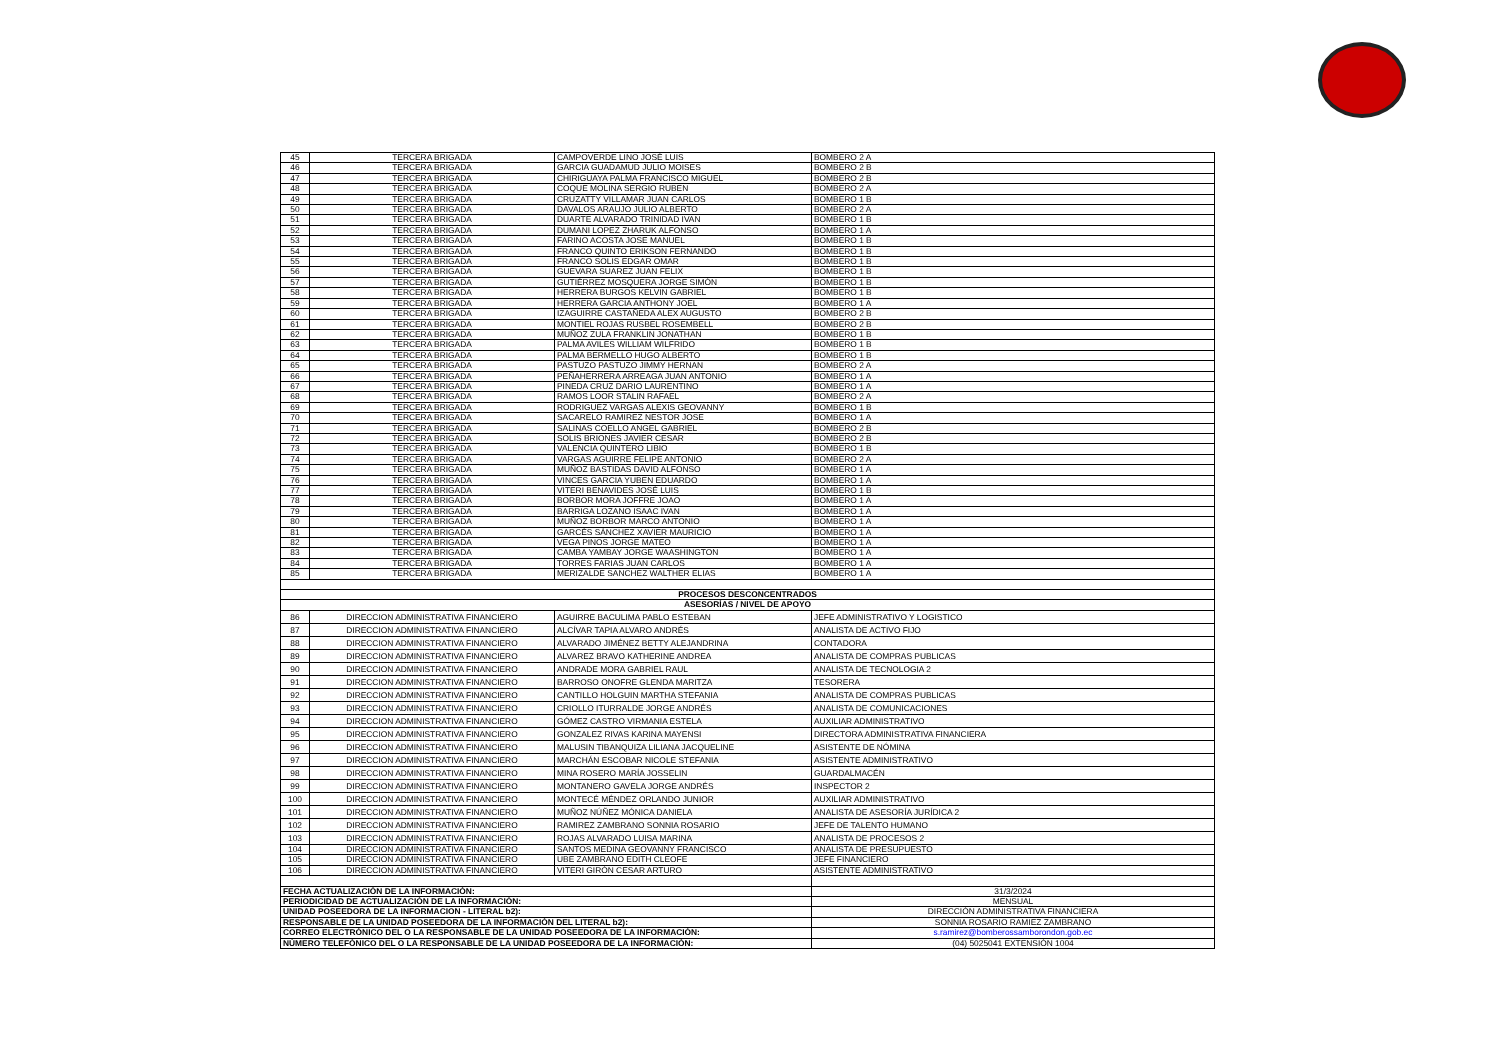| 45 | TERCERA BRIGADA | CAMPOVERDE LINO JOSÉ LUIS | BOMBERO 2 A |
| 46 | TERCERA BRIGADA | GARCIA GUADAMUD JULIO MOISES | BOMBERO 2 B |
| 47 | TERCERA BRIGADA | CHIRIGUAYA PALMA FRANCISCO MIGUEL | BOMBERO 2 B |
| 48 | TERCERA BRIGADA | COQUE MOLINA SERGIO RUBEN | BOMBERO 2 A |
| 49 | TERCERA BRIGADA | CRUZATTY VILLAMAR JUAN CARLOS | BOMBERO 1 B |
| 50 | TERCERA BRIGADA | DAVALOS ARAUJO JULIO ALBERTO | BOMBERO 2 A |
| 51 | TERCERA BRIGADA | DUARTE ALVARADO TRINIDAD IVAN | BOMBERO 1 B |
| 52 | TERCERA BRIGADA | DUMANI LOPEZ ZHARUK ALFONSO | BOMBERO 1 A |
| 53 | TERCERA BRIGADA | FARINO ACOSTA JOSE MANUEL | BOMBERO 1 B |
| 54 | TERCERA BRIGADA | FRANCO QUINTO ERIKSON FERNANDO | BOMBERO 1 B |
| 55 | TERCERA BRIGADA | FRANCO SOLIS EDGAR OMAR | BOMBERO 1 B |
| 56 | TERCERA BRIGADA | GUEVARA SUAREZ JUAN FELIX | BOMBERO 1 B |
| 57 | TERCERA BRIGADA | GUTIÉRREZ MOSQUERA JORGE SIMÓN | BOMBERO 1 B |
| 58 | TERCERA BRIGADA | HERRERA BURGOS KELVIN GABRIEL | BOMBERO 1 B |
| 59 | TERCERA BRIGADA | HERRERA GARCIA ANTHONY JOEL | BOMBERO 1 A |
| 60 | TERCERA BRIGADA | IZAGUIRRE CASTAÑEDA ALEX AUGUSTO | BOMBERO 2 B |
| 61 | TERCERA BRIGADA | MONTIEL ROJAS RUSBEL ROSEMBELL | BOMBERO 2 B |
| 62 | TERCERA BRIGADA | MUÑOZ ZULA FRANKLIN JONATHAN | BOMBERO 1 B |
| 63 | TERCERA BRIGADA | PALMA AVILES WILLIAM WILFRIDO | BOMBERO 1 B |
| 64 | TERCERA BRIGADA | PALMA BERMELLO HUGO ALBERTO | BOMBERO 1 B |
| 65 | TERCERA BRIGADA | PASTUZO PASTUZO JIMMY HERNAN | BOMBERO 2 A |
| 66 | TERCERA BRIGADA | PEÑAHERRERA ARREAGA JUAN ANTONIO | BOMBERO 1 A |
| 67 | TERCERA BRIGADA | PINEDA CRUZ DARIO LAURENTINO | BOMBERO 1 A |
| 68 | TERCERA BRIGADA | RAMOS LOOR STALIN RAFAEL | BOMBERO 2 A |
| 69 | TERCERA BRIGADA | RODRIGUEZ VARGAS ALEXIS GEOVANNY | BOMBERO 1 B |
| 70 | TERCERA BRIGADA | SACARELO RAMIREZ NESTOR JOSE | BOMBERO 1 A |
| 71 | TERCERA BRIGADA | SALINAS COELLO ANGEL GABRIEL | BOMBERO 2 B |
| 72 | TERCERA BRIGADA | SOLIS BRIONES JAVIER CESAR | BOMBERO 2 B |
| 73 | TERCERA BRIGADA | VALENCIA QUINTERO LIBIO | BOMBERO 1 B |
| 74 | TERCERA BRIGADA | VARGAS AGUIRRE FELIPE ANTONIO | BOMBERO 2 A |
| 75 | TERCERA BRIGADA | MUÑOZ BASTIDAS DAVID ALFONSO | BOMBERO 1 A |
| 76 | TERCERA BRIGADA | VINCES GARCIA YUBEN EDUARDO | BOMBERO 1 A |
| 77 | TERCERA BRIGADA | VITERI BENAVIDES JOSÉ LUIS | BOMBERO 1 B |
| 78 | TERCERA BRIGADA | BORBOR MORA JOFFRE JOAO | BOMBERO 1 A |
| 79 | TERCERA BRIGADA | BARRIGA LOZANO ISAAC IVAN | BOMBERO 1 A |
| 80 | TERCERA BRIGADA | MUÑOZ BORBOR MARCO ANTONIO | BOMBERO 1 A |
| 81 | TERCERA BRIGADA | GARCÉS SÁNCHEZ XAVIER MAURICIO | BOMBERO 1 A |
| 82 | TERCERA BRIGADA | VEGA PINOS JORGE MATEO | BOMBERO 1 A |
| 83 | TERCERA BRIGADA | CAMBA YAMBAY JORGE WAASHINGTON | BOMBERO 1 A |
| 84 | TERCERA BRIGADA | TORRES FARIAS JUAN CARLOS | BOMBERO 1 A |
| 85 | TERCERA BRIGADA | MERIZALDE SANCHEZ WALTHER ELIAS | BOMBERO 1 A |
| PROCESOS DESCONCENTRADOS | | | |
| ASESORÍAS / NIVEL DE APOYO | | | |
| 86 | DIRECCION ADMINISTRATIVA FINANCIERO | AGUIRRE BACULIMA PABLO ESTEBAN | JEFE ADMINISTRATIVO Y LOGISTICO |
| 87 | DIRECCION ADMINISTRATIVA FINANCIERO | ALCÍVAR TAPIA ALVARO ANDRÉS | ANALISTA DE ACTIVO FIJO |
| 88 | DIRECCION ADMINISTRATIVA FINANCIERO | ALVARADO JIMÉNEZ BETTY ALEJANDRINA | CONTADORA |
| 89 | DIRECCION ADMINISTRATIVA FINANCIERO | ALVAREZ BRAVO KATHERINE ANDREA | ANALISTA DE COMPRAS PUBLICAS |
| 90 | DIRECCION ADMINISTRATIVA FINANCIERO | ANDRADE MORA GABRIEL RAUL | ANALISTA DE TECNOLOGIA 2 |
| 91 | DIRECCION ADMINISTRATIVA FINANCIERO | BARROSO ONOFRE GLENDA MARITZA | TESORERA |
| 92 | DIRECCION ADMINISTRATIVA FINANCIERO | CANTILLO HOLGUIN MARTHA STEFANIA | ANALISTA DE COMPRAS PUBLICAS |
| 93 | DIRECCION ADMINISTRATIVA FINANCIERO | CRIOLLO ITURRALDE JORGE ANDRÉS | ANALISTA DE COMUNICACIONES |
| 94 | DIRECCION ADMINISTRATIVA FINANCIERO | GÓMEZ CASTRO VIRMANIA ESTELA | AUXILIAR ADMINISTRATIVO |
| 95 | DIRECCION ADMINISTRATIVA FINANCIERO | GONZALEZ RIVAS KARINA MAYENSI | DIRECTORA ADMINISTRATIVA FINANCIERA |
| 96 | DIRECCION ADMINISTRATIVA FINANCIERO | MALUSIN TIBANQUIZA LILIANA JACQUELINE | ASISTENTE DE NÓMINA |
| 97 | DIRECCION ADMINISTRATIVA FINANCIERO | MARCHÁN ESCOBAR NICOLE STEFANIA | ASISTENTE ADMINISTRATIVO |
| 98 | DIRECCION ADMINISTRATIVA FINANCIERO | MINA ROSERO MARÍA JOSSELIN | GUARDALMACÉN |
| 99 | DIRECCION ADMINISTRATIVA FINANCIERO | MONTANERO GAVELA JORGE ANDRÉS | INSPECTOR 2 |
| 100 | DIRECCION ADMINISTRATIVA FINANCIERO | MONTECÉ MÉNDEZ ORLANDO JUNIOR | AUXILIAR ADMINISTRATIVO |
| 101 | DIRECCION ADMINISTRATIVA FINANCIERO | MUÑOZ NÚÑEZ MÓNICA DANIELA | ANALISTA DE ASESORÍA JURÍDICA 2 |
| 102 | DIRECCION ADMINISTRATIVA FINANCIERO | RAMIREZ ZAMBRANO SONNIA ROSARIO | JEFE DE TALENTO HUMANO |
| 103 | DIRECCION ADMINISTRATIVA FINANCIERO | ROJAS ALVARADO LUISA MARINA | ANALISTA DE PROCESOS 2 |
| 104 | DIRECCION ADMINISTRATIVA FINANCIERO | SANTOS MEDINA GEOVANNY FRANCISCO | ANALISTA DE PRESUPUESTO |
| 105 | DIRECCION ADMINISTRATIVA FINANCIERO | UBE ZAMBRANO EDITH CLEOFE | JEFE FINANCIERO |
| 106 | DIRECCION ADMINISTRATIVA FINANCIERO | VITERI GIRÓN CESAR ARTURO | ASISTENTE ADMINISTRATIVO |
| FECHA ACTUALIZACIÓN DE LA INFORMACIÓN: | | | 31/3/2024 |
| PERIODICIDAD DE ACTUALIZACIÓN DE LA INFORMACIÓN: | | | MENSUAL |
| UNIDAD POSEEDORA DE LA INFORMACION - LITERAL b2): | | | DIRECCIÓN ADMINISTRATIVA FINANCIERA |
| RESPONSABLE DE LA UNIDAD POSEEDORA DE LA INFORMACIÓN DEL LITERAL b2): | | | SONNIA ROSARIO RAMIEZ ZAMBRANO |
| CORREO ELECTRÓNICO DEL O LA RESPONSABLE DE LA UNIDAD POSEEDORA DE LA INFORMACIÓN: | | | s.ramirez@bomberossamborondon.gob.ec |
| NÚMERO TELEFÓNICO DEL O LA RESPONSABLE DE LA UNIDAD POSEEDORA DE LA INFORMACIÓN: | | | (04) 5025041 EXTENSIÓN 1004 |